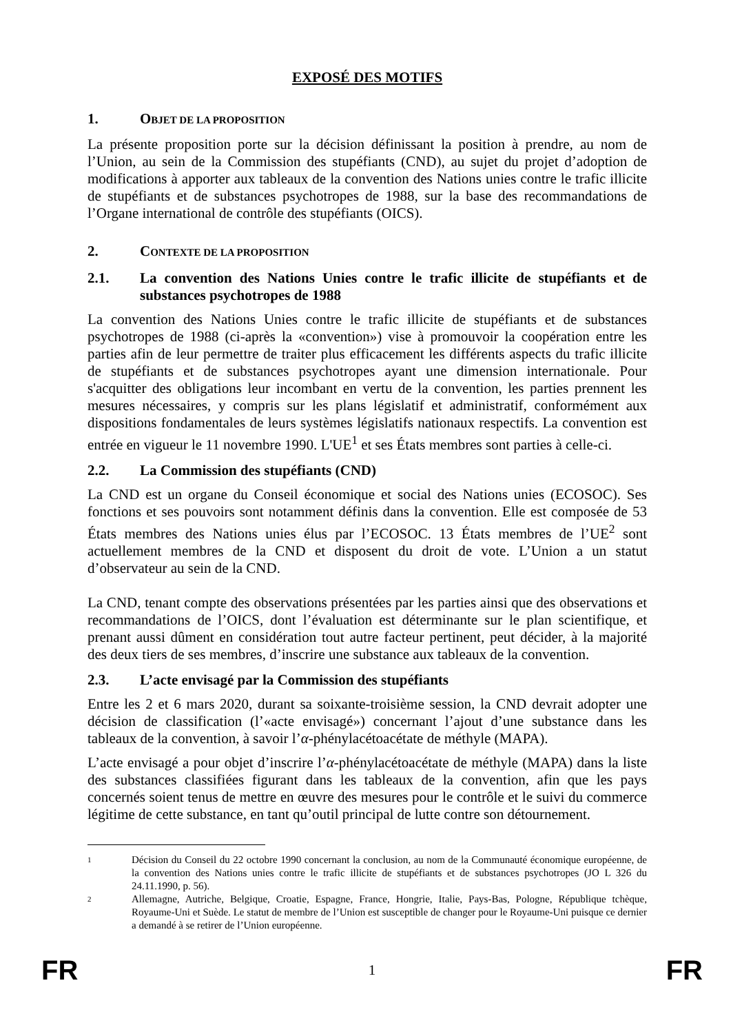EXPOSÉ DES MOTIFS
1. OBJET DE LA PROPOSITION
La présente proposition porte sur la décision définissant la position à prendre, au nom de l’Union, au sein de la Commission des stupéfiants (CND), au sujet du projet d’adoption de modifications à apporter aux tableaux de la convention des Nations unies contre le trafic illicite de stupéfiants et de substances psychotropes de 1988, sur la base des recommandations de l’Organe international de contrôle des stupéfiants (OICS).
2. CONTEXTE DE LA PROPOSITION
2.1. La convention des Nations Unies contre le trafic illicite de stupéfiants et de substances psychotropes de 1988
La convention des Nations Unies contre le trafic illicite de stupéfiants et de substances psychotropes de 1988 (ci-après la «convention») vise à promouvoir la coopération entre les parties afin de leur permettre de traiter plus efficacement les différents aspects du trafic illicite de stupéfiants et de substances psychotropes ayant une dimension internationale. Pour s'acquitter des obligations leur incombant en vertu de la convention, les parties prennent les mesures nécessaires, y compris sur les plans législatif et administratif, conformément aux dispositions fondamentales de leurs systèmes législatifs nationaux respectifs. La convention est entrée en vigueur le 11 novembre 1990. L'UE<sup>1</sup> et ses États membres sont parties à celle-ci.
2.2. La Commission des stupéfiants (CND)
La CND est un organe du Conseil économique et social des Nations unies (ECOSOC). Ses fonctions et ses pouvoirs sont notamment définis dans la convention. Elle est composée de 53 États membres des Nations unies élus par l’ECOSOC. 13 États membres de l’UE<sup>2</sup> sont actuellement membres de la CND et disposent du droit de vote. L’Union a un statut d’observateur au sein de la CND.
La CND, tenant compte des observations présentées par les parties ainsi que des observations et recommandations de l’OICS, dont l’évaluation est déterminante sur le plan scientifique, et prenant aussi dûment en considération tout autre facteur pertinent, peut décider, à la majorité des deux tiers de ses membres, d’inscrire une substance aux tableaux de la convention.
2.3. L’acte envisagé par la Commission des stupéfiants
Entre les 2 et 6 mars 2020, durant sa soixante-troisième session, la CND devrait adopter une décision de classification (l’«acte envisagé») concernant l’ajout d’une substance dans les tableaux de la convention, à savoir l’α-phénylacétoacétate de méthyle (MAPA).
L’acte envisagé a pour objet d’inscrire l’α-phénylacétoacétate de méthyle (MAPA) dans la liste des substances classifiées figurant dans les tableaux de la convention, afin que les pays concernés soient tenus de mettre en œuvre des mesures pour le contrôle et le suivi du commerce légitime de cette substance, en tant qu’outil principal de lutte contre son détournement.
1 Décision du Conseil du 22 octobre 1990 concernant la conclusion, au nom de la Communauté économique européenne, de la convention des Nations unies contre le trafic illicite de stupéfiants et de substances psychotropes (JO L 326 du 24.11.1990, p. 56).
2 Allemagne, Autriche, Belgique, Croatie, Espagne, France, Hongrie, Italie, Pays-Bas, Pologne, République tchèque, Royaume-Uni et Suède. Le statut de membre de l’Union est susceptible de changer pour le Royaume-Uni puisque ce dernier a demandé à se retirer de l’Union européenne.
FR 1 FR